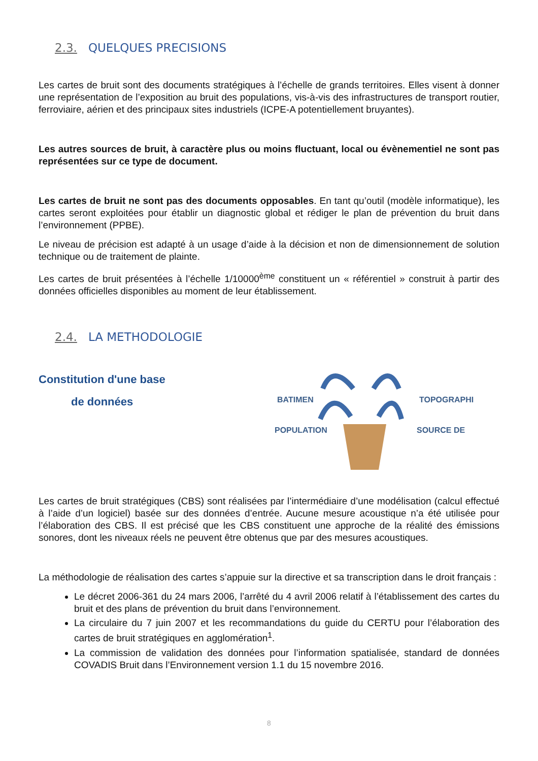2.3. QUELQUES PRECISIONS
Les cartes de bruit sont des documents stratégiques à l’échelle de grands territoires. Elles visent à donner une représentation de l’exposition au bruit des populations, vis-à-vis des infrastructures de transport routier, ferroviaire, aérien et des principaux sites industriels (ICPE-A potentiellement bruyantes).
Les autres sources de bruit, à caractère plus ou moins fluctuant, local ou évènementiel ne sont pas représentées sur ce type de document.
Les cartes de bruit ne sont pas des documents opposables. En tant qu’outil (modèle informatique), les cartes seront exploitées pour établir un diagnostic global et rédiger le plan de prévention du bruit dans l’environnement (PPBE).
Le niveau de précision est adapté à un usage d’aide à la décision et non de dimensionnement de solution technique ou de traitement de plainte.
Les cartes de bruit présentées à l’échelle 1/10000<sup>ème</sup> constituent un « référentiel » construit à partir des données officielles disponibles au moment de leur établissement.
2.4. LA METHODOLOGIE
Constitution d'une base
de données
BATIMEN TOPOGRAPHI
POPULATION SOURCE DE
Les cartes de bruit stratégiques (CBS) sont réalisées par l’intermédiaire d’une modélisation (calcul effectué à l’aide d’un logiciel) basée sur des données d’entrée. Aucune mesure acoustique n’a été utilisée pour l’élaboration des CBS. Il est précisé que les CBS constituent une approche de la réalité des émissions sonores, dont les niveaux réels ne peuvent être obtenus que par des mesures acoustiques.
La méthodologie de réalisation des cartes s’appuie sur la directive et sa transcription dans le droit français :
Le décret 2006-361 du 24 mars 2006, l’arrêté du 4 avril 2006 relatif à l’établissement des cartes du bruit et des plans de prévention du bruit dans l’environnement.
La circulaire du 7 juin 2007 et les recommandations du guide du CERTU pour l’élaboration des cartes de bruit stratégiques en agglomération<sup>1</sup>.
La commission de validation des données pour l’information spatialisée, standard de données COVADIS Bruit dans l’Environnement version 1.1 du 15 novembre 2016.
8